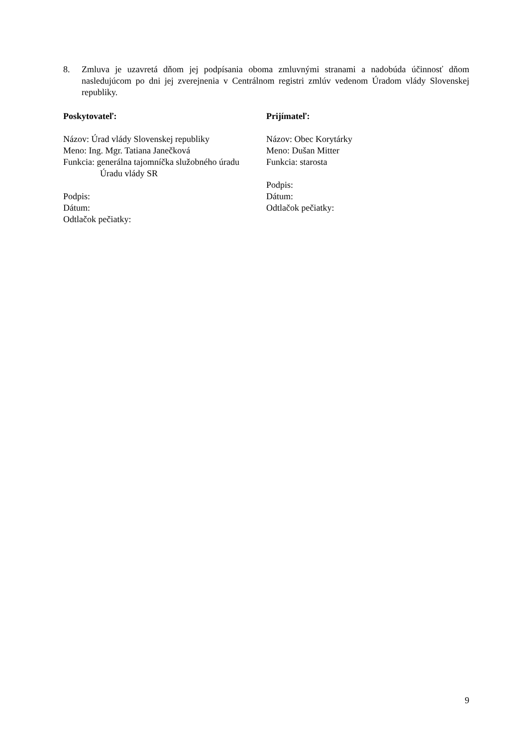8. Zmluva je uzavretá dňom jej podpísania oboma zmluvnými stranami a nadobúda účinnosť dňom nasledujúcom po dni jej zverejnenia v Centrálnom registri zmlúv vedenom Úradom vlády Slovenskej republiky.
Poskytovateľ:
Názov: Úrad vlády Slovenskej republiky
Meno: Ing. Mgr. Tatiana Janečková
Funkcia: generálna tajomníčka služobného úradu
Úradu vlády SR
Podpis:
Dátum:
Odtlačok pečiatky:
Prijímateľ:
Názov: Obec Korytárky
Meno: Dušan Mitter
Funkcia: starosta
Podpis:
Dátum:
Odtlačok pečiatky:
9